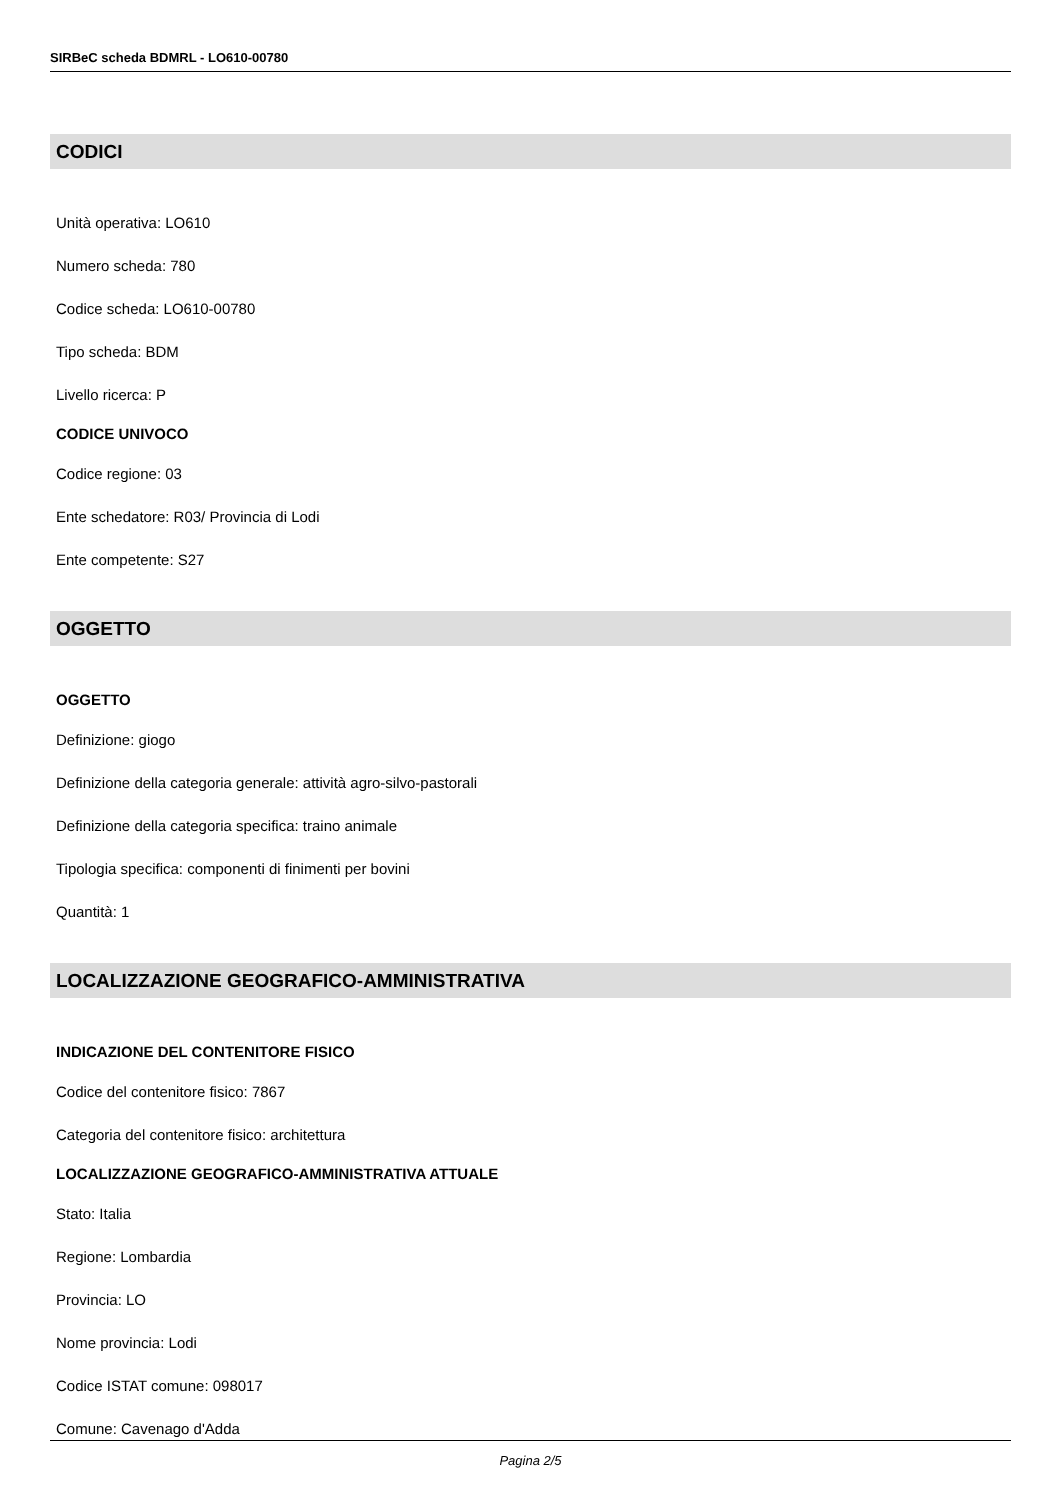SIRBeC scheda BDMRL - LO610-00780
CODICI
Unità operativa: LO610
Numero scheda: 780
Codice scheda: LO610-00780
Tipo scheda: BDM
Livello ricerca: P
CODICE UNIVOCO
Codice regione: 03
Ente schedatore: R03/ Provincia di Lodi
Ente competente: S27
OGGETTO
OGGETTO
Definizione: giogo
Definizione della categoria generale: attività agro-silvo-pastorali
Definizione della categoria specifica: traino animale
Tipologia specifica: componenti di finimenti per bovini
Quantità: 1
LOCALIZZAZIONE GEOGRAFICO-AMMINISTRATIVA
INDICAZIONE DEL CONTENITORE FISICO
Codice del contenitore fisico: 7867
Categoria del contenitore fisico: architettura
LOCALIZZAZIONE GEOGRAFICO-AMMINISTRATIVA ATTUALE
Stato: Italia
Regione: Lombardia
Provincia: LO
Nome provincia: Lodi
Codice ISTAT comune: 098017
Comune: Cavenago d'Adda
Pagina 2/5